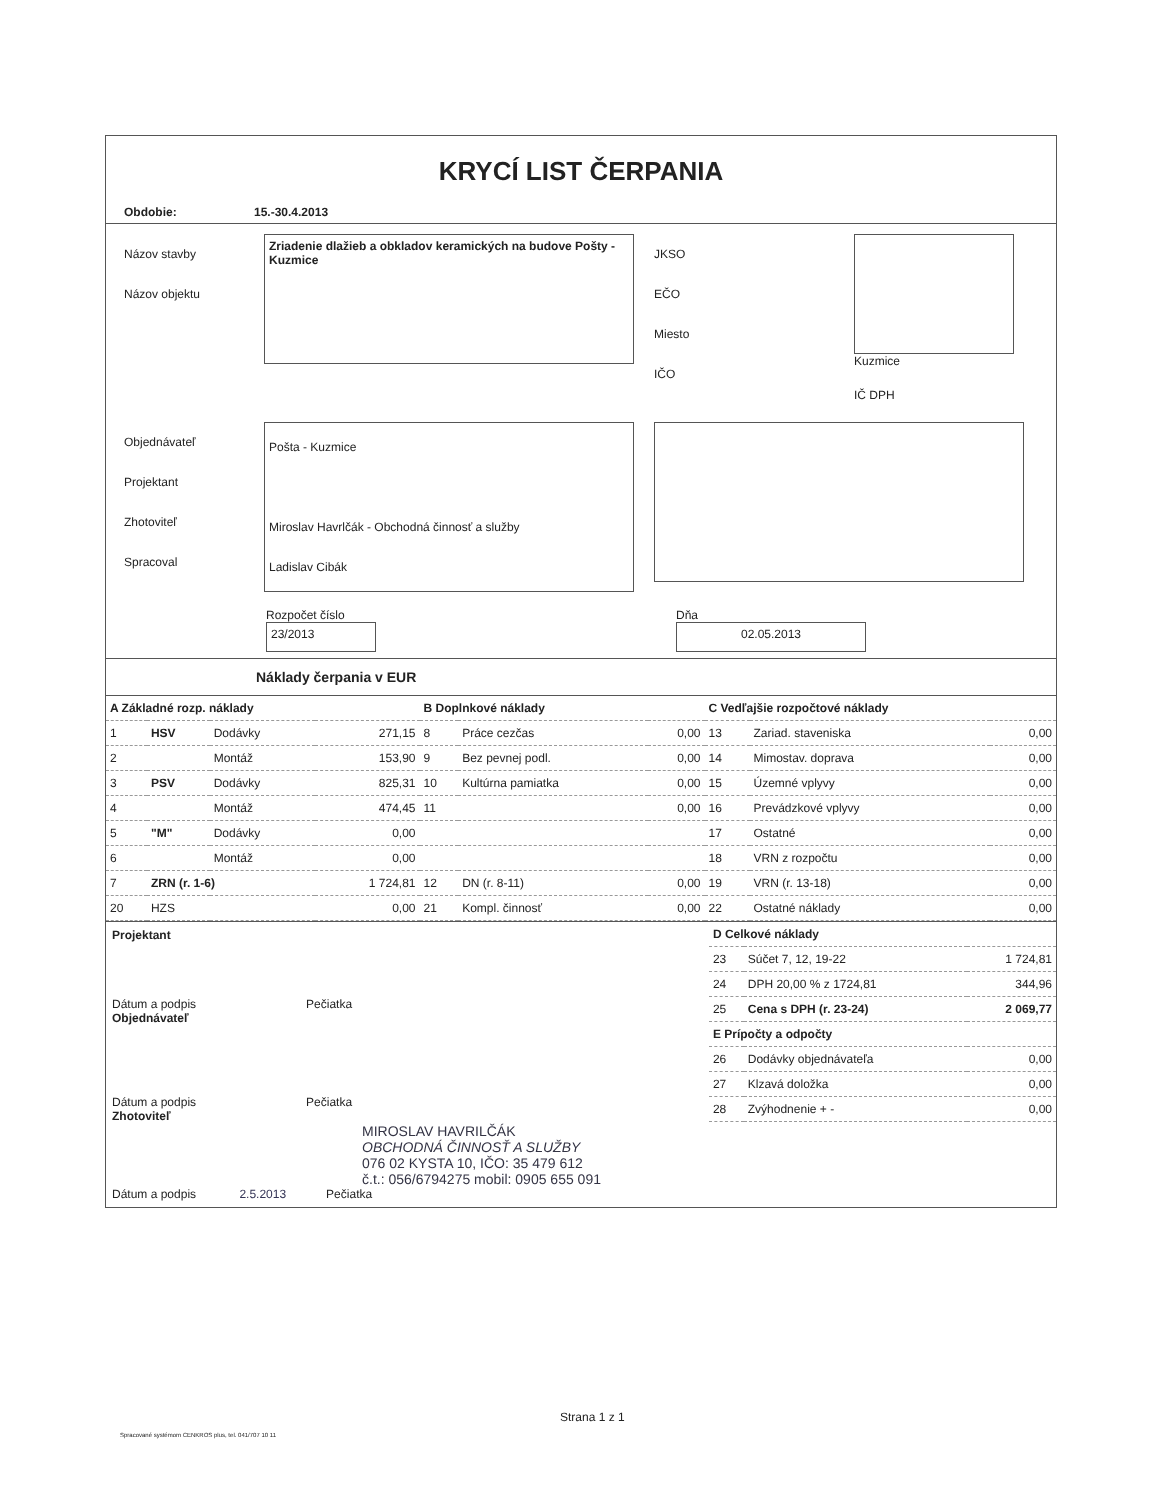KRYCÍ LIST ČERPANIA
Obdobie: 15.-30.4.2013
Názov stavby
Názov objektu
Zriadenie dlažieb a obkladov keramických na budove Pošty - Kuzmice
JKSO
EČO
Miesto
IČO
Kuzmice
IČ DPH
Objednávateľ
Projektant
Zhotoviteľ
Spracoval
Pošta - Kuzmice
Miroslav Havrlčák - Obchodná činnosť a služby
Ladislav Cibák
Rozpočet číslo
23/2013
Dňa
02.05.2013
Náklady čerpania v EUR
| A Základné rozp. náklady | | | |
| 1 | HSV | Dodávky | 271,15 |
| 2 | | Montáž | 153,90 |
| 3 | PSV | Dodávky | 825,31 |
| 4 | | Montáž | 474,45 |
| 5 | "M" | Dodávky | 0,00 |
| 6 | | Montáž | 0,00 |
| 7 | ZRN (r. 1-6) | | 1 724,81 |
| 20 | HZS | | 0,00 |
| B Doplnkové náklady | | |
| 8 | Práce cezčas | 0,00 |
| 9 | Bez pevnej podl. | 0,00 |
| 10 | Kultúrna pamiatka | 0,00 |
| 11 | | 0,00 |
| 12 | DN (r. 8-11) | 0,00 |
| 21 | Kompl. činnosť | 0,00 |
| C Vedľajšie rozpočtové náklady | | |
| 13 | Zariad. staveniska | 0,00 |
| 14 | Mimostav. doprava | 0,00 |
| 15 | Územné vplyvy | 0,00 |
| 16 | Prevádzkové vplyvy | 0,00 |
| 17 | Ostatné | 0,00 |
| 18 | VRN z rozpočtu | 0,00 |
| 19 | VRN (r. 13-18) | 0,00 |
| 22 | Ostatné náklady | 0,00 |
Projektant
Dátum a podpis Pečiatka
Objednávateľ
Dátum a podpis Pečiatka
Zhotoviteľ
MIROSLAV HAVRILČÁK
OBCHODNÁ ČINNOSŤ A SLUŽBY
076 02 KYSTA 10, IČO: 35 479 612
č.t.: 056/6794275 mobil: 0905 655 091
Dátum a podpis 2.5.2013 Pečiatka
| D Celkové náklady | | |
| 23 | Súčet 7, 12, 19-22 | 1 724,81 |
| 24 | DPH 20,00 % z 1724,81 | 344,96 |
| 25 | Cena s DPH (r. 23-24) | 2 069,77 |
| E Prípočty a odpočty | | |
| 26 | Dodávky objednávateľa | 0,00 |
| 27 | Klzavá doložka | 0,00 |
| 28 | Zvýhodnenie + - | 0,00 |
Strana 1 z 1
Spracované systémom CENKROS plus, tel. 041/707 10 11